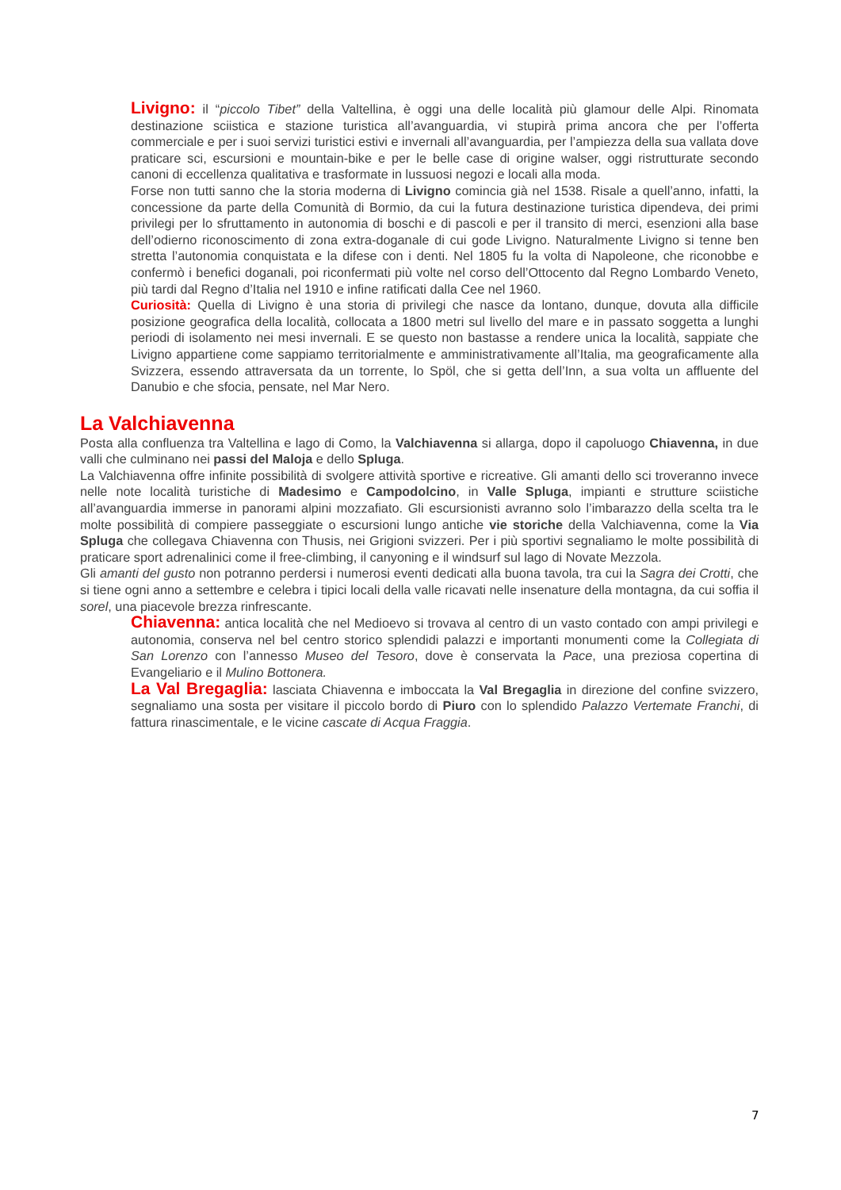Livigno: il “piccolo Tibet” della Valtellina, è oggi una delle località più glamour delle Alpi. Rinomata destinazione sciistica e stazione turistica all’avanguardia, vi stupirà prima ancora che per l’offerta commerciale e per i suoi servizi turistici estivi e invernali all’avanguardia, per l’ampiezza della sua vallata dove praticare sci, escursioni e mountain-bike e per le belle case di origine walser, oggi ristrutturate secondo canoni di eccellenza qualitativa e trasformate in lussuosi negozi e locali alla moda.
Forse non tutti sanno che la storia moderna di Livigno comincia già nel 1538. Risale a quell’anno, infatti, la concessione da parte della Comunità di Bormio, da cui la futura destinazione turistica dipendeva, dei primi privilegi per lo sfruttamento in autonomia di boschi e di pascoli e per il transito di merci, esenzioni alla base dell’odierno riconoscimento di zona extra-doganale di cui gode Livigno. Naturalmente Livigno si tenne ben stretta l’autonomia conquistata e la difese con i denti. Nel 1805 fu la volta di Napoleone, che riconobbe e confermò i benefici doganali, poi riconfermati più volte nel corso dell’Ottocento dal Regno Lombardo Veneto, più tardi dal Regno d’Italia nel 1910 e infine ratificati dalla Cee nel 1960.
Curiosità: Quella di Livigno è una storia di privilegi che nasce da lontano, dunque, dovuta alla difficile posizione geografica della località, collocata a 1800 metri sul livello del mare e in passato soggetta a lunghi periodi di isolamento nei mesi invernali. E se questo non bastasse a rendere unica la località, sappiate che Livigno appartiene come sappiamo territorialmente e amministrativamente all’Italia, ma geograficamente alla Svizzera, essendo attraversata da un torrente, lo Spöl, che si getta dell’Inn, a sua volta un affluente del Danubio e che sfocia, pensate, nel Mar Nero.
La Valchiavenna
Posta alla confluenza tra Valtellina e lago di Como, la Valchiavenna si allarga, dopo il capoluogo Chiavenna, in due valli che culminano nei passi del Maloja e dello Spluga.
La Valchiavenna offre infinite possibilità di svolgere attività sportive e ricreative. Gli amanti dello sci troveranno invece nelle note località turistiche di Madesimo e Campodolcino, in Valle Spluga, impianti e strutture sciistiche all’avanguardia immerse in panorami alpini mozzafiato. Gli escursionisti avranno solo l’imbarazzo della scelta tra le molte possibilità di compiere passeggiate o escursioni lungo antiche vie storiche della Valchiavenna, come la Via Spluga che collegava Chiavenna con Thusis, nei Grigioni svizzeri. Per i più sportivi segnaliamo le molte possibilità di praticare sport adrenalinici come il free-climbing, il canyoning e il windsurf sul lago di Novate Mezzola.
Gli amanti del gusto non potranno perdersi i numerosi eventi dedicati alla buona tavola, tra cui la Sagra dei Crotti, che si tiene ogni anno a settembre e celebra i tipici locali della valle ricavati nelle insenature della montagna, da cui soffia il sorel, una piacevole brezza rinfrescante.
Chiavenna: antica località che nel Medioevo si trovava al centro di un vasto contado con ampi privilegi e autonomia, conserva nel bel centro storico splendidi palazzi e importanti monumenti come la Collegiata di San Lorenzo con l’annesso Museo del Tesoro, dove è conservata la Pace, una preziosa copertina di Evangeliario e il Mulino Bottonera.
La Val Bregaglia: lasciata Chiavenna e imboccata la Val Bregaglia in direzione del confine svizzero, segnaliamo una sosta per visitare il piccolo bordo di Piuro con lo splendido Palazzo Vertemate Franchi, di fattura rinascimentale, e le vicine cascate di Acqua Fraggia.
7